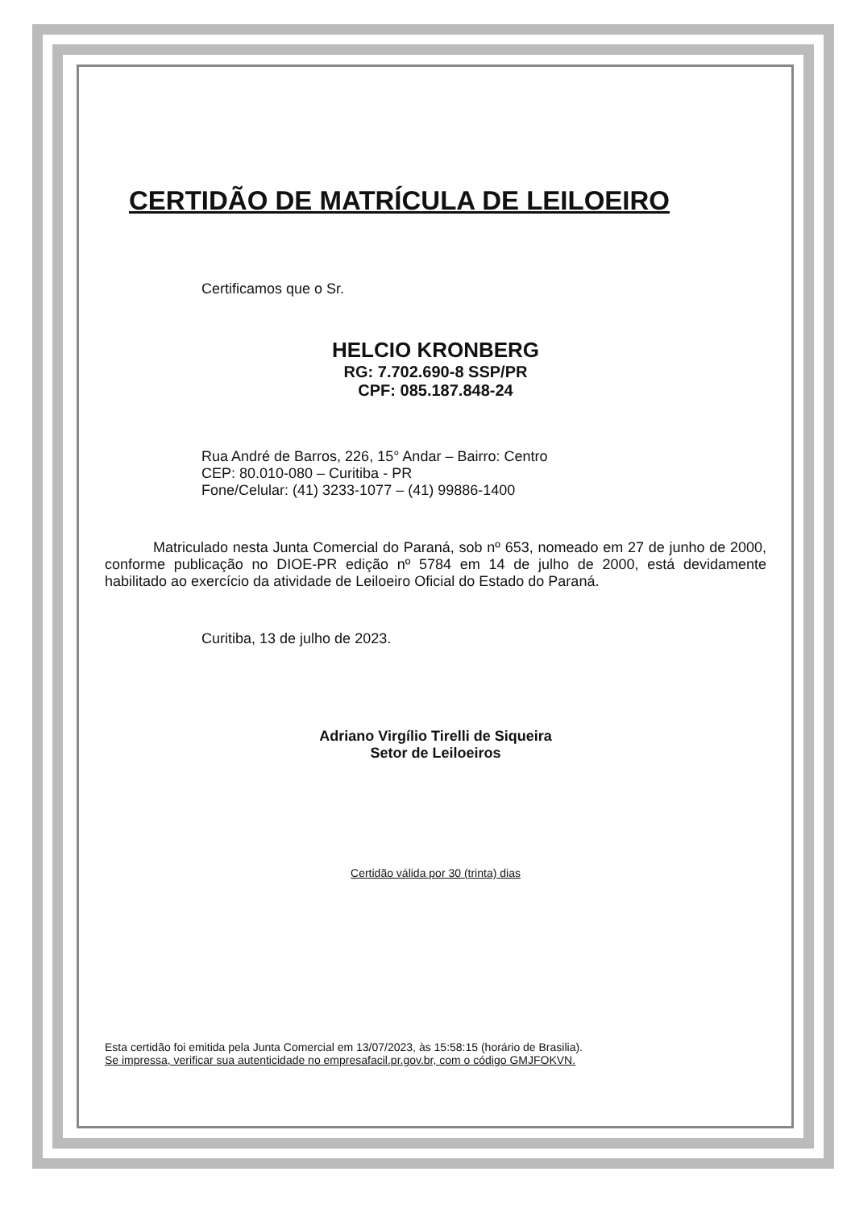CERTIDÃO DE MATRÍCULA DE LEILOEIRO
Certificamos que o Sr.
HELCIO KRONBERG
RG: 7.702.690-8 SSP/PR
CPF: 085.187.848-24
Rua André de Barros, 226, 15° Andar – Bairro: Centro
CEP: 80.010-080 – Curitiba - PR
Fone/Celular: (41) 3233-1077 – (41) 99886-1400
Matriculado nesta Junta Comercial do Paraná, sob nº 653, nomeado em 27 de junho de 2000, conforme publicação no DIOE-PR edição nº 5784 em 14 de julho de 2000, está devidamente habilitado ao exercício da atividade de Leiloeiro Oficial do Estado do Paraná.
Curitiba, 13 de julho de 2023.
Adriano Virgílio Tirelli de Siqueira
Setor de Leiloeiros
Certidão válida por 30 (trinta) dias
Esta certidão foi emitida pela Junta Comercial em 13/07/2023, às 15:58:15 (horário de Brasilia).
Se impressa, verificar sua autenticidade no empresafacil.pr.gov.br, com o código GMJFOKVN.